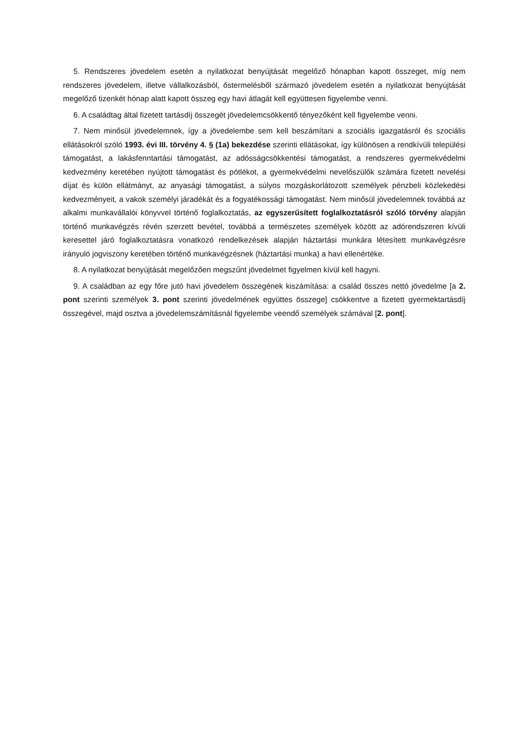5. Rendszeres jövedelem esetén a nyilatkozat benyújtását megelőző hónapban kapott összeget, míg nem rendszeres jövedelem, illetve vállalkozásból, őstermelésből származó jövedelem esetén a nyilatkozat benyújtását megelőző tizenkét hónap alatt kapott összeg egy havi átlagát kell együttesen figyelembe venni.
6. A családtag által fizetett tartásdíj összegét jövedelemcsökkentő tényezőként kell figyelembe venni.
7. Nem minősül jövedelemnek, így a jövedelembe sem kell beszámítani a szociális igazgatásról és szociális ellátásokról szóló 1993. évi III. törvény 4. § (1a) bekezdése szerinti ellátásokat, így különösen a rendkívüli települési támogatást, a lakásfenntartási támogatást, az adósságcsökkentési támogatást, a rendszeres gyermekvédelmi kedvezmény keretében nyújtott támogatást és pótlékot, a gyermekvédelmi nevelőszülők számára fizetett nevelési díjat és külön ellátmányt, az anyasági támogatást, a súlyos mozgáskorlátozott személyek pénzbeli közlekedési kedvezményeit, a vakok személyi járadékát és a fogyatékossági támogatást. Nem minősül jövedelemnek továbbá az alkalmi munkavállalói könyvvel történő foglalkoztatás, az egyszerűsített foglalkoztatásról szóló törvény alapján történő munkavégzés révén szerzett bevétel, továbbá a természetes személyek között az adórendszeren kívüli keresettel járó foglalkoztatásra vonatkozó rendelkezések alapján háztartási munkára létesített munkavégzésre irányuló jogviszony keretében történő munkavégzésnek (háztartási munka) a havi ellenértéke.
8. A nyilatkozat benyújtását megelőzően megszűnt jövedelmet figyelmen kívül kell hagyni.
9. A családban az egy főre jutó havi jövedelem összegének kiszámítása: a család összes nettó jövedelme [a 2. pont szerinti személyek 3. pont szerinti jövedelmének együttes összege] csökkentve a fizetett gyermektartásdíj összegével, majd osztva a jövedelemszámításnál figyelembe veendő személyek számával [2. pont].